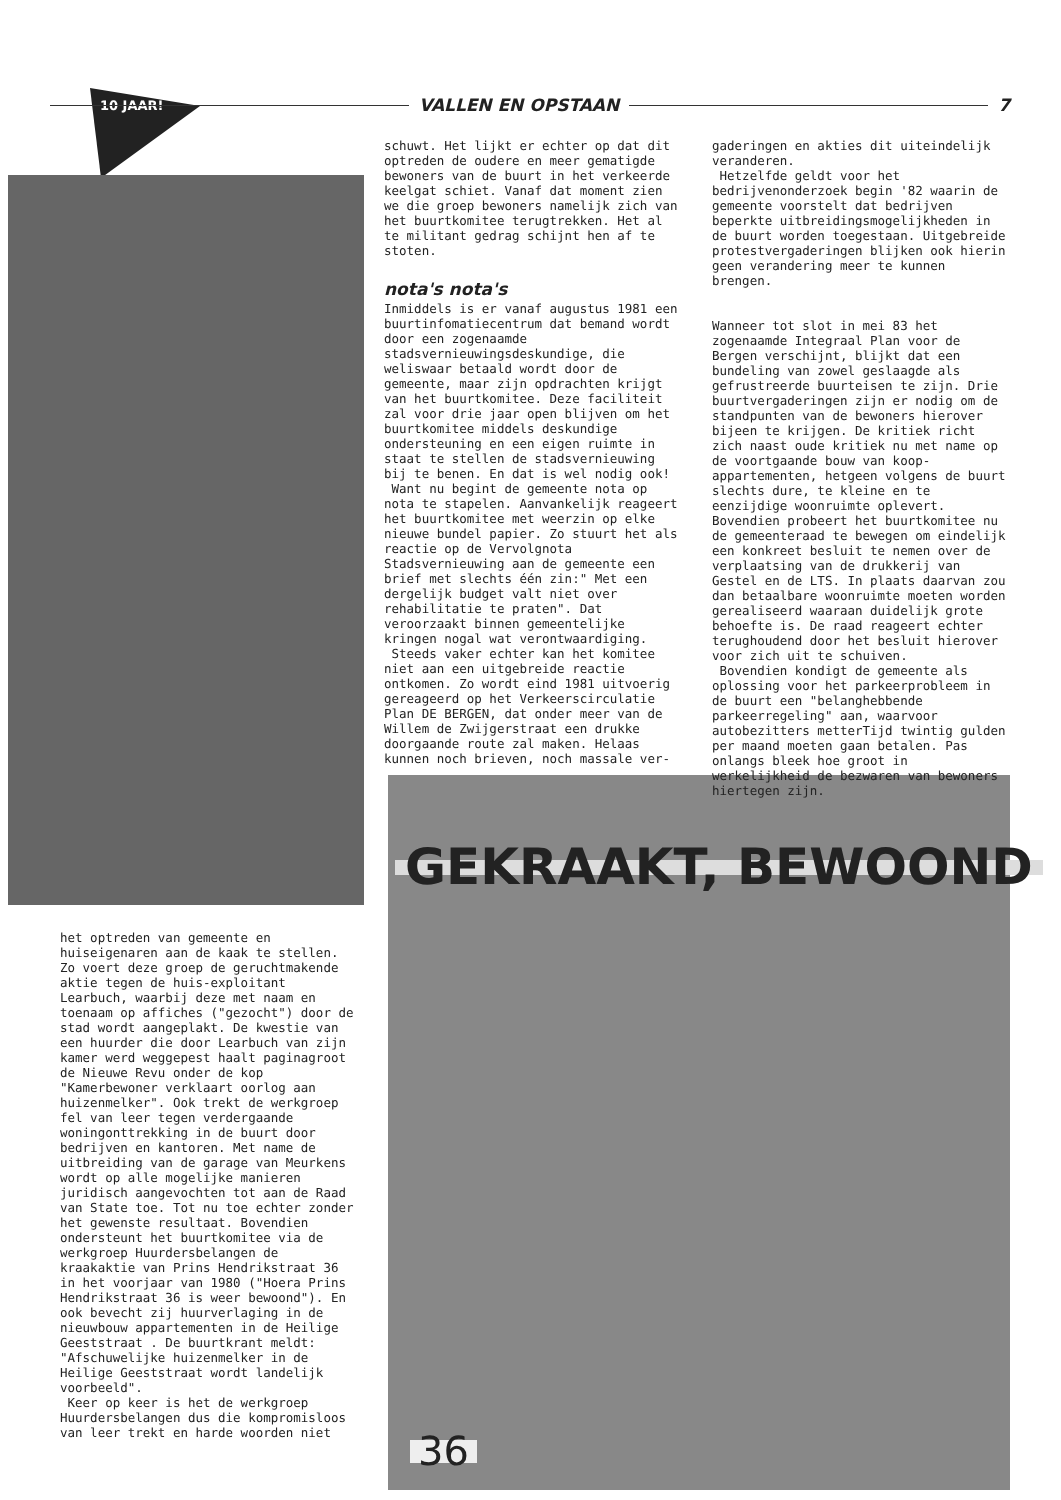10 JAAR!
VALLEN EN OPSTAAN 7
GEKRAAKT, BEWOOND
36
schuwt. Het lijkt er echter op dat dit optreden de oudere en meer gematigde bewoners van de buurt in het verkeerde keelgat schiet. Vanaf dat moment zien we die groep bewoners namelijk zich van het buurtkomitee terugtrekken. Het al te militant gedrag schijnt hen af te stoten.
nota's nota's
Inmiddels is er vanaf augustus 1981 een buurtinfomatiecentrum dat bemand wordt door een zogenaamde stadsvernieuwingsdeskundige, die weliswaar betaald wordt door de gemeente, maar zijn opdrachten krijgt van het buurtkomitee. Deze faciliteit zal voor drie jaar open blijven om het buurtkomitee middels deskundige ondersteuning en een eigen ruimte in staat te stellen de stadsvernieuwing bij te benen. En dat is wel nodig ook!
Want nu begint de gemeente nota op nota te stapelen. Aanvankelijk reageert het buurtkomitee met weerzin op elke nieuwe bundel papier. Zo stuurt het als reactie op de Vervolgnota Stadsvernieuwing aan de gemeente een brief met slechts één zin:" Met een dergelijk budget valt niet over rehabilitatie te praten". Dat veroorzaakt binnen gemeentelijke kringen nogal wat verontwaardiging.
Steeds vaker echter kan het komitee niet aan een uitgebreide reactie ontkomen. Zo wordt eind 1981 uitvoerig gereageerd op het Verkeerscirculatie Plan DE BERGEN, dat onder meer van de Willem de Zwijgerstraat een drukke doorgaande route zal maken. Helaas kunnen noch brieven, noch massale ver-
gaderingen en akties dit uiteindelijk veranderen.
Hetzelfde geldt voor het bedrijvenonderzoek begin '82 waarin de gemeente voorstelt dat bedrijven beperkte uitbreidingsmogelijkheden in de buurt worden toegestaan. Uitgebreide protestvergaderingen blijken ook hierin geen verandering meer te kunnen brengen.
Wanneer tot slot in mei 83 het zogenaamde Integraal Plan voor de Bergen verschijnt, blijkt dat een bundeling van zowel geslaagde als gefrustreerde buurteisen te zijn. Drie buurtvergaderingen zijn er nodig om de standpunten van de bewoners hierover bijeen te krijgen. De kritiek richt zich naast oude kritiek nu met name op de voortgaande bouw van koop-appartementen, hetgeen volgens de buurt slechts dure, te kleine en te eenzijdige woonruimte oplevert. Bovendien probeert het buurtkomitee nu de gemeenteraad te bewegen om eindelijk een konkreet besluit te nemen over de verplaatsing van de drukkerij van Gestel en de LTS. In plaats daarvan zou dan betaalbare woonruimte moeten worden gerealiseerd waaraan duidelijk grote behoefte is. De raad reageert echter terughoudend door het besluit hierover voor zich uit te schuiven.
Bovendien kondigt de gemeente als oplossing voor het parkeerprobleem in de buurt een "belanghebbende parkeerregeling" aan, waarvoor autobezitters metterTijd twintig gulden per maand moeten gaan betalen. Pas onlangs bleek hoe groot in werkelijkheid de bezwaren van bewoners hiertegen zijn.
het optreden van gemeente en huiseigenaren aan de kaak te stellen. Zo voert deze groep de geruchtmakende aktie tegen de huis-exploitant Learbuch, waarbij deze met naam en toenaam op affiches ("gezocht") door de stad wordt aangeplakt. De kwestie van een huurder die door Learbuch van zijn kamer werd weggepest haalt paginagroot de Nieuwe Revu onder de kop "Kamerbewoner verklaart oorlog aan huizenmelker". Ook trekt de werkgroep fel van leer tegen verdergaande woningonttrekking in de buurt door bedrijven en kantoren. Met name de uitbreiding van de garage van Meurkens wordt op alle mogelijke manieren juridisch aangevochten tot aan de Raad van State toe. Tot nu toe echter zonder het gewenste resultaat. Bovendien ondersteunt het buurtkomitee via de werkgroep Huurdersbelangen de kraakaktie van Prins Hendrikstraat 36 in het voorjaar van 1980 ("Hoera Prins Hendrikstraat 36 is weer bewoond"). En ook bevecht zij huurverlaging in de nieuwbouw appartementen in de Heilige Geeststraat . De buurtkrant meldt: "Afschuwelijke huizenmelker in de Heilige Geeststraat wordt landelijk voorbeeld".
Keer op keer is het de werkgroep Huurdersbelangen dus die kompromisloos van leer trekt en harde woorden niet